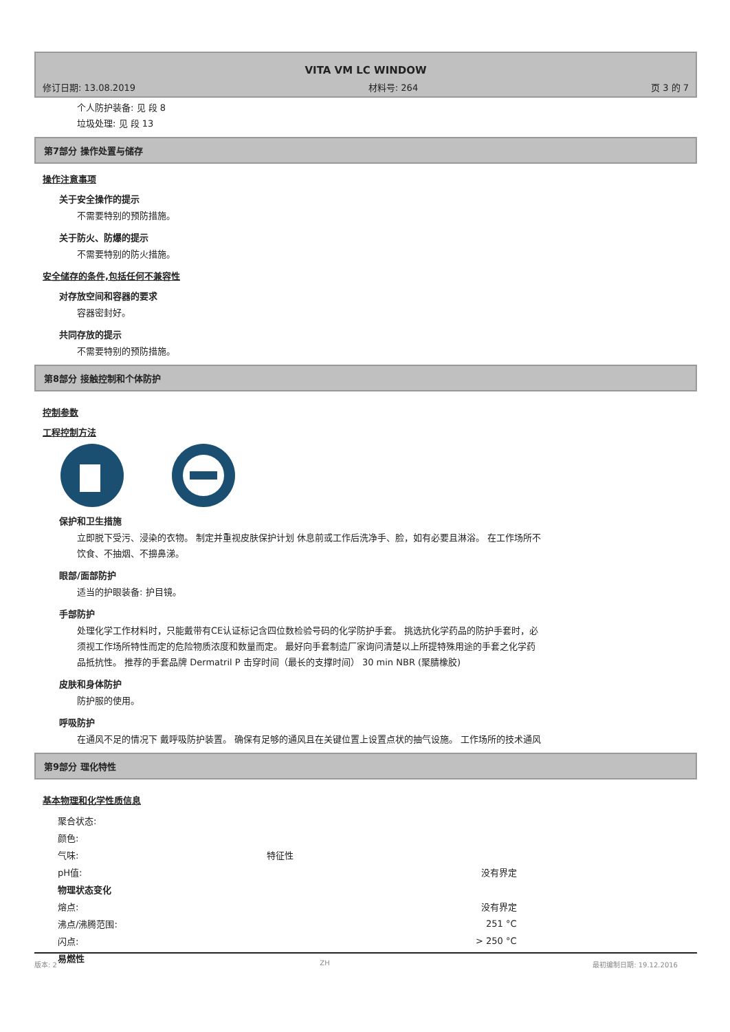VITA VM LC WINDOW
修订日期: 13.08.2019 材料号: 264 页 3 的 7
个人防护装备: 见 段 8
垃圾处理: 见 段 13
第7部分 操作处置与储存
操作注意事项
关于安全操作的提示
不需要特别的预防措施。
关于防火、防爆的提示
不需要特别的防火措施。
安全储存的条件,包括任何不兼容性
对存放空间和容器的要求
容器密封好。
共同存放的提示
不需要特别的预防措施。
第8部分 接触控制和个体防护
控制参数
工程控制方法
保护和卫生措施
立即脱下受污、浸染的衣物。 制定并重视皮肤保护计划 休息前或工作后洗净手、脸，如有必要且淋浴。 在工作场所不饮食、不抽烟、不擤鼻涕。
眼部/面部防护
适当的护眼装备: 护目镜。
手部防护
处理化学工作材料时，只能戴带有CE认证标记含四位数检验号码的化学防护手套。 挑选抗化学药品的防护手套时，必须视工作场所特性而定的危险物质浓度和数量而定。 最好向手套制造厂家询问清楚以上所提特殊用途的手套之化学药品抵抗性。 推荐的手套品牌 Dermatril P 击穿时间（最长的支撑时间） 30 min NBR (聚腈橡胶)
皮肤和身体防护
防护服的使用。
呼吸防护
在通风不足的情况下 戴呼吸防护装置。 确保有足够的通风且在关键位置上设置点状的抽气设施。 工作场所的技术通风
第9部分 理化特性
基本物理和化学性质信息
| 聚合状态: | | |
| 颜色: | | |
| 气味: | 特征性 | |
| pH值: | | 没有界定 |
| 物理状态变化 | | |
| 熔点: | | 没有界定 |
| 沸点/沸腾范围: | | 251 °C |
| 闪点: | | > 250 °C |
| 易燃性 | | |
版本: 2 ZH 最初编制日期: 19.12.2016